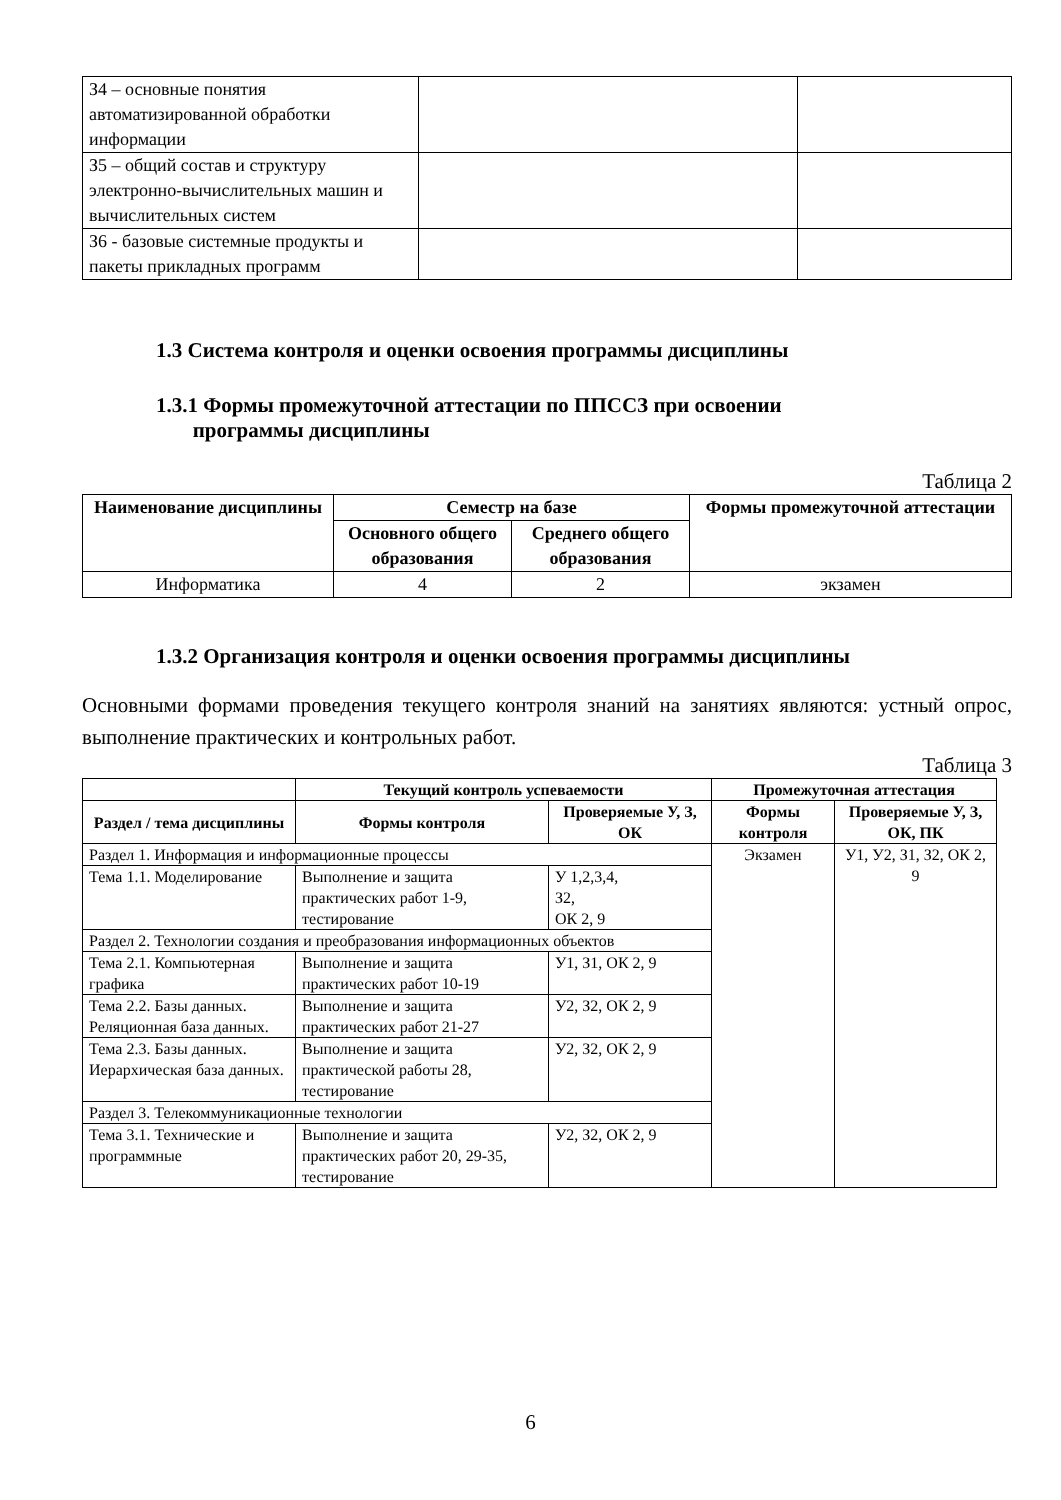| З4 – основные понятия автоматизированной обработки информации | | |
| З5 – общий состав и структуру электронно-вычислительных машин и вычислительных систем | | |
| З6 - базовые системные продукты и пакеты прикладных программ | | |
1.3 Система контроля и оценки освоения программы дисциплины
1.3.1 Формы промежуточной аттестации по ППССЗ при освоении
программы дисциплины
Таблица 2
| Наименование дисциплины | Семестр на базе | | Формы промежуточной аттестации |
| --- | --- | --- | --- |
| | Основного общего образования | Среднего общего образования | |
| Информатика | 4 | 2 | экзамен |
1.3.2 Организация контроля и оценки освоения программы дисциплины
Основными формами проведения текущего контроля знаний на занятиях являются: устный опрос, выполнение практических и контрольных работ.
Таблица 3
| | Текущий контроль успеваемости | | Промежуточная аттестация | |
| --- | --- | --- | --- | --- |
| Раздел / тема дисциплины | Формы контроля | Проверяемые У, З, ОК | Формы контроля | Проверяемые У, З, ОК, ПК |
| Раздел 1. Информация и информационные процессы | | | Экзамен | У1, У2, З1, З2, ОК 2, 9 |
| Тема 1.1. Моделирование | Выполнение и защита практических работ 1-9, тестирование | У 1,2,3,4, З2, ОК 2, 9 | | |
| Раздел 2. Технологии создания и преобразования информационных объектов | | | | |
| Тема 2.1. Компьютерная графика | Выполнение и защита практических работ 10-19 | У1, З1, ОК 2, 9 | | |
| Тема 2.2. Базы данных. Реляционная база данных. | Выполнение и защита практических работ 21-27 | У2, З2, ОК 2, 9 | | |
| Тема 2.3. Базы данных. Иерархическая база данных. | Выполнение и защита практической работы 28, тестирование | У2, З2, ОК 2, 9 | | |
| Раздел 3. Телекоммуникационные технологии | | | | |
| Тема 3.1. Технические и программные | Выполнение и защита практических работ 20, 29-35, тестирование | У2, З2, ОК 2, 9 | | |
6